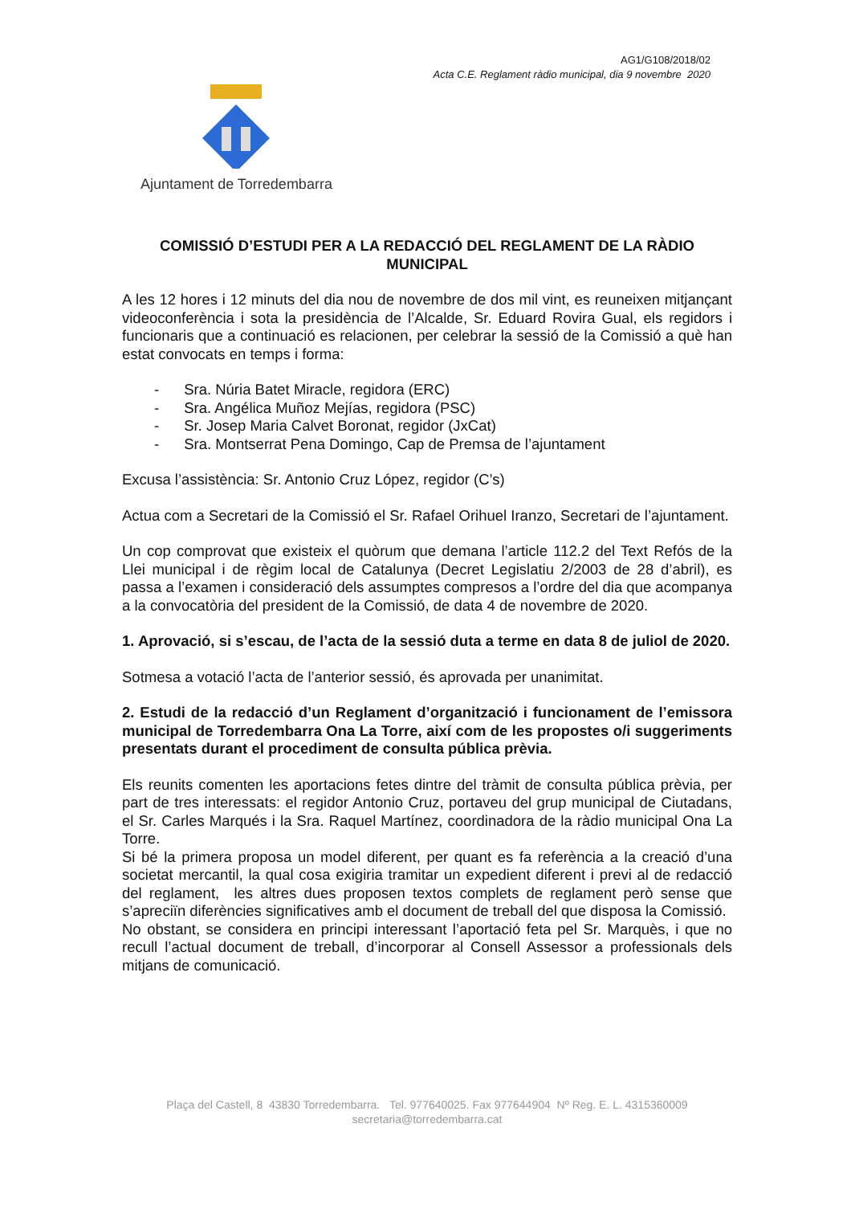AG1/G108/2018/02
Acta C.E. Reglament ràdio municipal, dia 9 novembre 2020
Ajuntament de Torredembarra
COMISSIÓ D’ESTUDI PER A LA REDACCIÓ DEL REGLAMENT DE LA RÀDIO MUNICIPAL
A les 12 hores i 12 minuts del dia nou de novembre de dos mil vint, es reuneixen mitjançant videoconferència i sota la presidència de l’Alcalde, Sr. Eduard Rovira Gual, els regidors i funcionaris que a continuació es relacionen, per celebrar la sessió de la Comissió a què han estat convocats en temps i forma:
- Sra. Núria Batet Miracle, regidora (ERC)
- Sra. Angélica Muñoz Mejías, regidora (PSC)
- Sr. Josep Maria Calvet Boronat, regidor (JxCat)
- Sra. Montserrat Pena Domingo, Cap de Premsa de l’ajuntament
Excusa l’assistència: Sr. Antonio Cruz López, regidor (C’s)
Actua com a Secretari de la Comissió el Sr. Rafael Orihuel Iranzo, Secretari de l’ajuntament.
Un cop comprovat que existeix el quòrum que demana l’article 112.2 del Text Refós de la Llei municipal i de règim local de Catalunya (Decret Legislatiu 2/2003 de 28 d’abril), es passa a l’examen i consideració dels assumptes compresos a l’ordre del dia que acompanya a la convocatòria del president de la Comissió, de data 4 de novembre de 2020.
1. Aprovació, si s’escau, de l’acta de la sessió duta a terme en data 8 de juliol de 2020.
Sotmesa a votació l’acta de l’anterior sessió, és aprovada per unanimitat.
2. Estudi de la redacció d’un Reglament d’organització i funcionament de l’emissora municipal de Torredembarra Ona La Torre, així com de les propostes o/i suggeriments presentats durant el procediment de consulta pública prèvia.
Els reunits comenten les aportacions fetes dintre del tràmit de consulta pública prèvia, per part de tres interessats: el regidor Antonio Cruz, portaveu del grup municipal de Ciutadans, el Sr. Carles Marqués i la Sra. Raquel Martínez, coordinadora de la ràdio municipal Ona La Torre.
Si bé la primera proposa un model diferent, per quant es fa referència a la creació d’una societat mercantil, la qual cosa exigiria tramitar un expedient diferent i previ al de redacció del reglament, les altres dues proposen textos complets de reglament però sense que s’apreciïn diferències significatives amb el document de treball del que disposa la Comissió.
No obstant, se considera en principi interessant l’aportació feta pel Sr. Marquès, i que no recull l’actual document de treball, d’incorporar al Consell Assessor a professionals dels mitjans de comunicació.
Plaça del Castell, 8 43830 Torredembarra. Tel. 977640025. Fax 977644904 Nº Reg. E. L. 4315360009
secretaria@torredembarra.cat